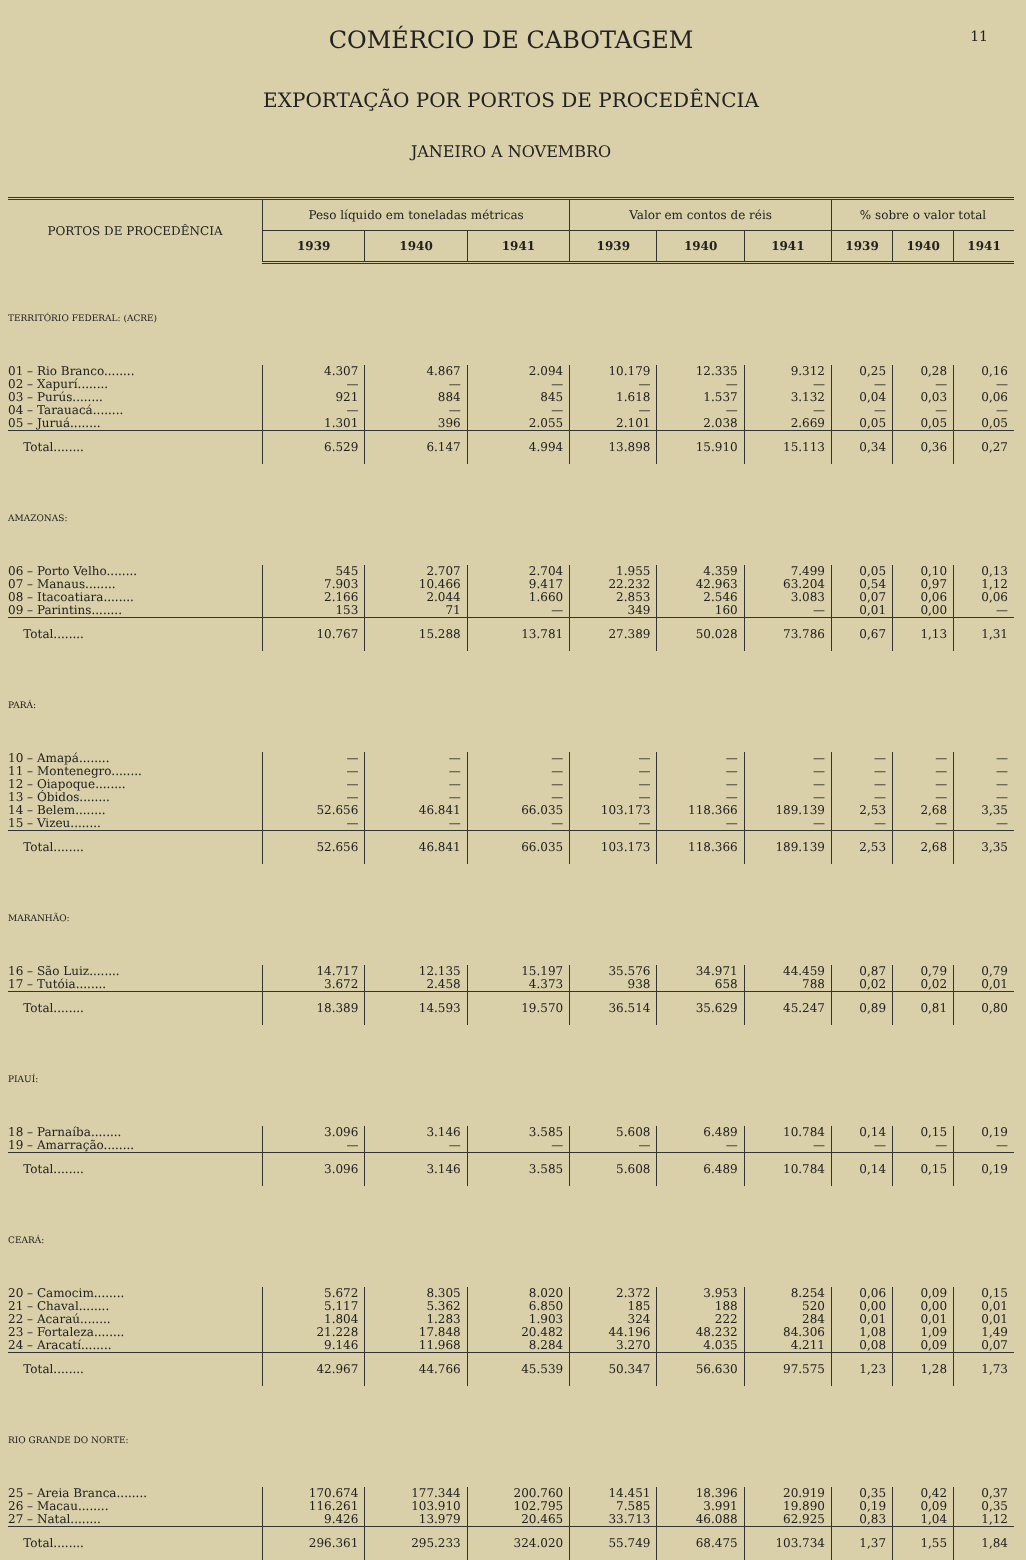COMÉRCIO DE CABOTAGEM
11
EXPORTAÇÃO POR PORTOS DE PROCEDÊNCIA
JANEIRO A NOVEMBRO
| PORTOS DE PROCEDÊNCIA | Peso líquido em toneladas métricas | | | Valor em contos de réis | | | % sobre o valor total | | |
| --- | --- | --- | --- | --- | --- | --- | --- | --- | --- |
| | 1939 | 1940 | 1941 | 1939 | 1940 | 1941 | 1939 | 1940 | 1941 |
| TERRITÓRIO FEDERAL: (ACRE) | | | | | | | | | |
| 01 – Rio Branco........ | 4.307 | 4.867 | 2.094 | 10.179 | 12.335 | 9.312 | 0,25 | 0,28 | 0,16 |
| 02 – Xapurí........ | — | — | — | — | — | — | — | — | — |
| 03 – Purús........ | 921 | 884 | 845 | 1.618 | 1.537 | 3.132 | 0,04 | 0,03 | 0,06 |
| 04 – Tarauacá........ | — | — | — | — | — | — | — | — | — |
| 05 – Juruá........ | 1.301 | 396 | 2.055 | 2.101 | 2.038 | 2.669 | 0,05 | 0,05 | 0,05 |
| Total........ | 6.529 | 6.147 | 4.994 | 13.898 | 15.910 | 15.113 | 0,34 | 0,36 | 0,27 |
| AMAZONAS: | | | | | | | | | |
| 06 – Porto Velho........ | 545 | 2.707 | 2.704 | 1.955 | 4.359 | 7.499 | 0,05 | 0,10 | 0,13 |
| 07 – Manaus........ | 7.903 | 10.466 | 9.417 | 22.232 | 42.963 | 63.204 | 0,54 | 0,97 | 1,12 |
| 08 – Itacoatiara........ | 2.166 | 2.044 | 1.660 | 2.853 | 2.546 | 3.083 | 0,07 | 0,06 | 0,06 |
| 09 – Parintins........ | 153 | 71 | — | 349 | 160 | — | 0,01 | 0,00 | — |
| Total........ | 10.767 | 15.288 | 13.781 | 27.389 | 50.028 | 73.786 | 0,67 | 1,13 | 1,31 |
| PARÁ: | | | | | | | | | |
| 10 – Amapá........ | — | — | — | — | — | — | — | — | — |
| 11 – Montenegro........ | — | — | — | — | — | — | — | — | — |
| 12 – Oiapoque........ | — | — | — | — | — | — | — | — | — |
| 13 – Óbidos........ | — | — | — | — | — | — | — | — | — |
| 14 – Belem........ | 52.656 | 46.841 | 66.035 | 103.173 | 118.366 | 189.139 | 2,53 | 2,68 | 3,35 |
| 15 – Vizeu........ | — | — | — | — | — | — | — | — | — |
| Total........ | 52.656 | 46.841 | 66.035 | 103.173 | 118.366 | 189.139 | 2,53 | 2,68 | 3,35 |
| MARANHÃO: | | | | | | | | | |
| 16 – São Luiz........ | 14.717 | 12.135 | 15.197 | 35.576 | 34.971 | 44.459 | 0,87 | 0,79 | 0,79 |
| 17 – Tutóia........ | 3.672 | 2.458 | 4.373 | 938 | 658 | 788 | 0,02 | 0,02 | 0,01 |
| Total........ | 18.389 | 14.593 | 19.570 | 36.514 | 35.629 | 45.247 | 0,89 | 0,81 | 0,80 |
| PIAUÍ: | | | | | | | | | |
| 18 – Parnaíba........ | 3.096 | 3.146 | 3.585 | 5.608 | 6.489 | 10.784 | 0,14 | 0,15 | 0,19 |
| 19 – Amarração........ | — | — | — | — | — | — | — | — | — |
| Total........ | 3.096 | 3.146 | 3.585 | 5.608 | 6.489 | 10.784 | 0,14 | 0,15 | 0,19 |
| CEARÁ: | | | | | | | | | |
| 20 – Camocim........ | 5.672 | 8.305 | 8.020 | 2.372 | 3.953 | 8.254 | 0,06 | 0,09 | 0,15 |
| 21 – Chaval........ | 5.117 | 5.362 | 6.850 | 185 | 188 | 520 | 0,00 | 0,00 | 0,01 |
| 22 – Acaraú........ | 1.804 | 1.283 | 1.903 | 324 | 222 | 284 | 0,01 | 0,01 | 0,01 |
| 23 – Fortaleza........ | 21.228 | 17.848 | 20.482 | 44.196 | 48.232 | 84.306 | 1,08 | 1,09 | 1,49 |
| 24 – Aracatí........ | 9.146 | 11.968 | 8.284 | 3.270 | 4.035 | 4.211 | 0,08 | 0,09 | 0,07 |
| Total........ | 42.967 | 44.766 | 45.539 | 50.347 | 56.630 | 97.575 | 1,23 | 1,28 | 1,73 |
| RIO GRANDE DO NORTE: | | | | | | | | | |
| 25 – Areia Branca........ | 170.674 | 177.344 | 200.760 | 14.451 | 18.396 | 20.919 | 0,35 | 0,42 | 0,37 |
| 26 – Macau........ | 116.261 | 103.910 | 102.795 | 7.585 | 3.991 | 19.890 | 0,19 | 0,09 | 0,35 |
| 27 – Natal........ | 9.426 | 13.979 | 20.465 | 33.713 | 46.088 | 62.925 | 0,83 | 1,04 | 1,12 |
| Total........ | 296.361 | 295.233 | 324.020 | 55.749 | 68.475 | 103.734 | 1,37 | 1,55 | 1,84 |